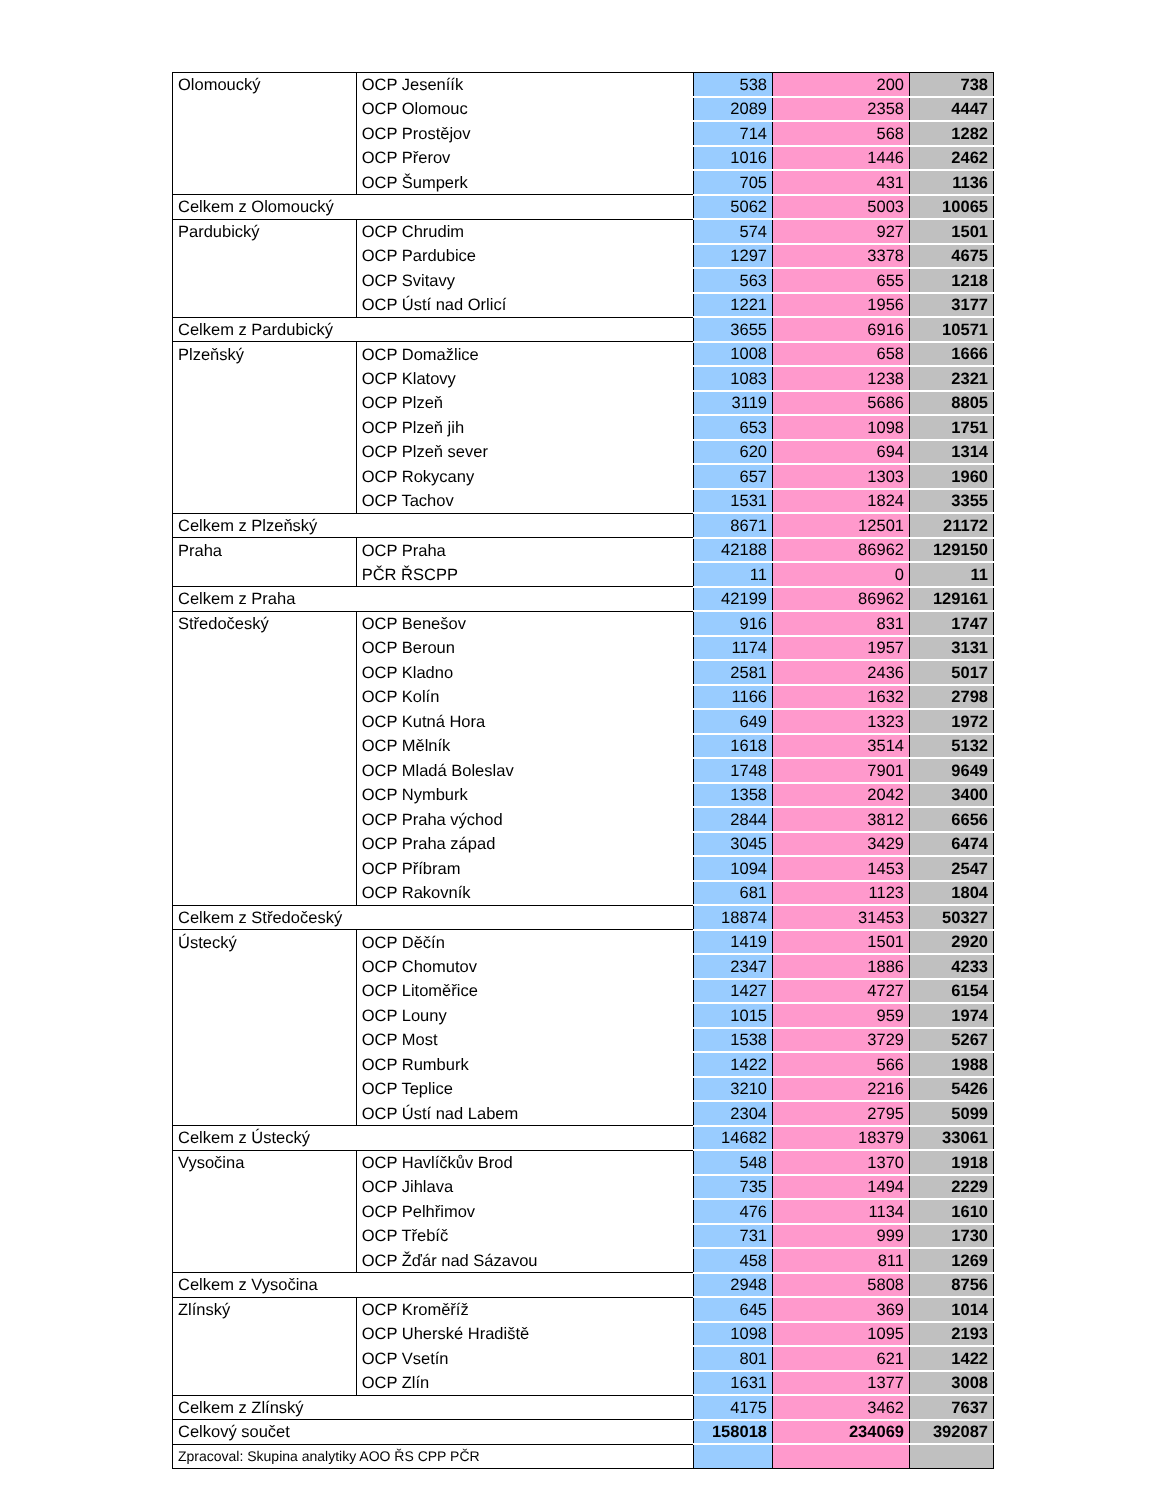| Olomoucký | OCP Jeseníík | 538 | 200 | 738 |
| | OCP Olomouc | 2089 | 2358 | 4447 |
| | OCP Prostějov | 714 | 568 | 1282 |
| | OCP Přerov | 1016 | 1446 | 2462 |
| | OCP Šumperk | 705 | 431 | 1136 |
| Celkem z Olomoucký | | 5062 | 5003 | 10065 |
| Pardubický | OCP Chrudim | 574 | 927 | 1501 |
| | OCP Pardubice | 1297 | 3378 | 4675 |
| | OCP Svitavy | 563 | 655 | 1218 |
| | OCP Ústí nad Orlicí | 1221 | 1956 | 3177 |
| Celkem z Pardubický | | 3655 | 6916 | 10571 |
| Plzeňský | OCP Domažlice | 1008 | 658 | 1666 |
| | OCP Klatovy | 1083 | 1238 | 2321 |
| | OCP Plzeň | 3119 | 5686 | 8805 |
| | OCP Plzeň jih | 653 | 1098 | 1751 |
| | OCP Plzeň sever | 620 | 694 | 1314 |
| | OCP Rokycany | 657 | 1303 | 1960 |
| | OCP Tachov | 1531 | 1824 | 3355 |
| Celkem z Plzeňský | | 8671 | 12501 | 21172 |
| Praha | OCP Praha | 42188 | 86962 | 129150 |
| | PČR ŘSCPP | 11 | 0 | 11 |
| Celkem z Praha | | 42199 | 86962 | 129161 |
| Středočeský | OCP Benešov | 916 | 831 | 1747 |
| | OCP Beroun | 1174 | 1957 | 3131 |
| | OCP Kladno | 2581 | 2436 | 5017 |
| | OCP Kolín | 1166 | 1632 | 2798 |
| | OCP Kutná Hora | 649 | 1323 | 1972 |
| | OCP Mělník | 1618 | 3514 | 5132 |
| | OCP Mladá Boleslav | 1748 | 7901 | 9649 |
| | OCP Nymburk | 1358 | 2042 | 3400 |
| | OCP Praha východ | 2844 | 3812 | 6656 |
| | OCP Praha západ | 3045 | 3429 | 6474 |
| | OCP Příbram | 1094 | 1453 | 2547 |
| | OCP Rakovník | 681 | 1123 | 1804 |
| Celkem z Středočeský | | 18874 | 31453 | 50327 |
| Ústecký | OCP Děčín | 1419 | 1501 | 2920 |
| | OCP Chomutov | 2347 | 1886 | 4233 |
| | OCP Litoměřice | 1427 | 4727 | 6154 |
| | OCP Louny | 1015 | 959 | 1974 |
| | OCP Most | 1538 | 3729 | 5267 |
| | OCP Rumburk | 1422 | 566 | 1988 |
| | OCP Teplice | 3210 | 2216 | 5426 |
| | OCP Ústí nad Labem | 2304 | 2795 | 5099 |
| Celkem z Ústecký | | 14682 | 18379 | 33061 |
| Vysočina | OCP Havlíčkův Brod | 548 | 1370 | 1918 |
| | OCP Jihlava | 735 | 1494 | 2229 |
| | OCP Pelhřimov | 476 | 1134 | 1610 |
| | OCP Třebíč | 731 | 999 | 1730 |
| | OCP Žďár nad Sázavou | 458 | 811 | 1269 |
| Celkem z Vysočina | | 2948 | 5808 | 8756 |
| Zlínský | OCP Kroměříž | 645 | 369 | 1014 |
| | OCP Uherské Hradiště | 1098 | 1095 | 2193 |
| | OCP Vsetín | 801 | 621 | 1422 |
| | OCP Zlín | 1631 | 1377 | 3008 |
| Celkem z Zlínský | | 4175 | 3462 | 7637 |
| Celkový součet | | 158018 | 234069 | 392087 |
| Zpracoval: Skupina analytiky AOO ŘS CPP PČR | | | | |